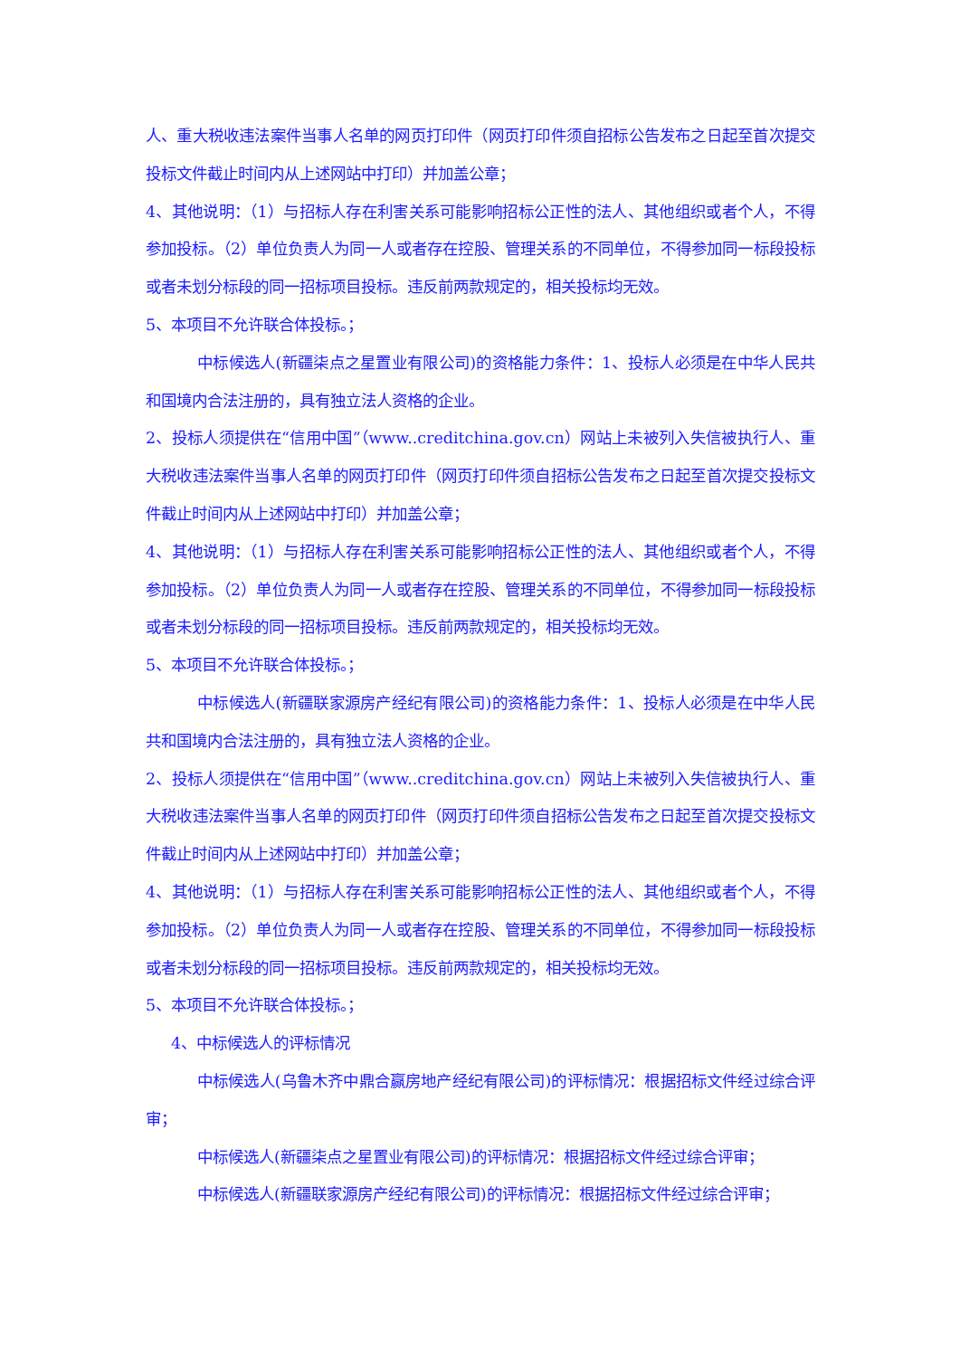人、重大税收违法案件当事人名单的网页打印件（网页打印件须自招标公告发布之日起至首次提交投标文件截止时间内从上述网站中打印）并加盖公章；
4、其他说明：（1）与招标人存在利害关系可能影响招标公正性的法人、其他组织或者个人，不得参加投标。（2）单位负责人为同一人或者存在控股、管理关系的不同单位，不得参加同一标段投标或者未划分标段的同一招标项目投标。违反前两款规定的，相关投标均无效。
5、本项目不允许联合体投标。；
中标候选人(新疆柒点之星置业有限公司)的资格能力条件：1、投标人必须是在中华人民共和国境内合法注册的，具有独立法人资格的企业。
2、投标人须提供在“信用中国”（www..creditchina.gov.cn）网站上未被列入失信被执行人、重大税收违法案件当事人名单的网页打印件（网页打印件须自招标公告发布之日起至首次提交投标文件截止时间内从上述网站中打印）并加盖公章；
4、其他说明：（1）与招标人存在利害关系可能影响招标公正性的法人、其他组织或者个人，不得参加投标。（2）单位负责人为同一人或者存在控股、管理关系的不同单位，不得参加同一标段投标或者未划分标段的同一招标项目投标。违反前两款规定的，相关投标均无效。
5、本项目不允许联合体投标。；
中标候选人(新疆联家源房产经纪有限公司)的资格能力条件：1、投标人必须是在中华人民共和国境内合法注册的，具有独立法人资格的企业。
2、投标人须提供在“信用中国”（www..creditchina.gov.cn）网站上未被列入失信被执行人、重大税收违法案件当事人名单的网页打印件（网页打印件须自招标公告发布之日起至首次提交投标文件截止时间内从上述网站中打印）并加盖公章；
4、其他说明：（1）与招标人存在利害关系可能影响招标公正性的法人、其他组织或者个人，不得参加投标。（2）单位负责人为同一人或者存在控股、管理关系的不同单位，不得参加同一标段投标或者未划分标段的同一招标项目投标。违反前两款规定的，相关投标均无效。
5、本项目不允许联合体投标。；
4、中标候选人的评标情况
中标候选人(乌鲁木齐中鼎合赢房地产经纪有限公司)的评标情况：根据招标文件经过综合评审；
中标候选人(新疆柒点之星置业有限公司)的评标情况：根据招标文件经过综合评审；
中标候选人(新疆联家源房产经纪有限公司)的评标情况：根据招标文件经过综合评审；